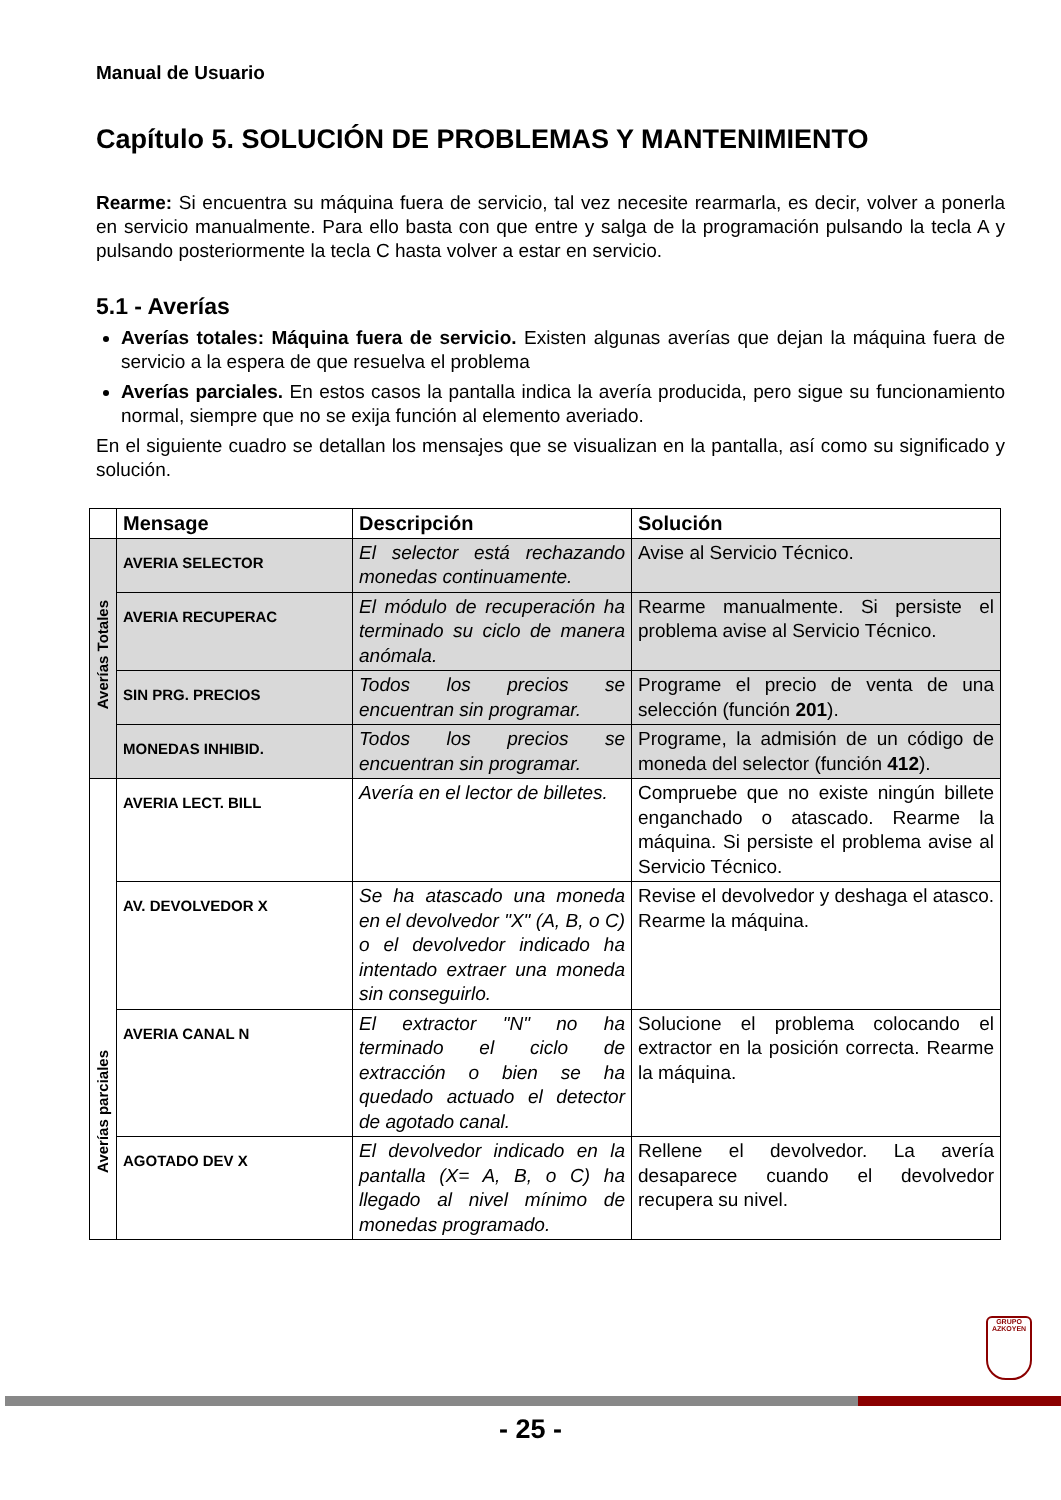Manual de Usuario
Capítulo 5. SOLUCIÓN DE PROBLEMAS Y MANTENIMIENTO
Rearme: Si encuentra su máquina fuera de servicio, tal vez necesite rearmarla, es decir, volver a ponerla en servicio manualmente. Para ello basta con que entre y salga de la programación pulsando la tecla A y pulsando posteriormente la tecla C hasta volver a estar en servicio.
5.1 - Averías
Averías totales: Máquina fuera de servicio. Existen algunas averías que dejan la máquina fuera de servicio a la espera de que resuelva el problema
Averías parciales. En estos casos la pantalla indica la avería producida, pero sigue su funcionamiento normal, siempre que no se exija función al elemento averiado.
En el siguiente cuadro se detallan los mensajes que se visualizan en la pantalla, así como su significado y solución.
| | Mensage | Descripción | Solución |
| --- | --- | --- | --- |
| Averías Totales | AVERIA SELECTOR | El selector está rechazando monedas continuamente. | Avise al Servicio Técnico. |
| | AVERIA RECUPERAC | El módulo de recuperación ha terminado su ciclo de manera anómala. | Rearme manualmente. Si persiste el problema avise al Servicio Técnico. |
| | SIN PRG. PRECIOS | Todos los precios se encuentran sin programar. | Programe el precio de venta de una selección (función 201 ). |
| | MONEDAS INHIBID. | Todos los precios se encuentran sin programar. | Programe, la admisión de un código de moneda del selector (función 412 ). |
| Averías parciales | AVERIA LECT. BILL | Avería en el lector de billetes. | Compruebe que no existe ningún billete enganchado o atascado. Rearme la máquina. Si persiste el problema avise al Servicio Técnico. |
| | AV. DEVOLVEDOR X | Se ha atascado una moneda en el devolvedor "X" (A, B, o C) o el devolvedor indicado ha intentado extraer una moneda sin conseguirlo. | Revise el devolvedor y deshaga el atasco. Rearme la máquina. |
| | AVERIA CANAL N | El extractor "N" no ha terminado el ciclo de extracción o bien se ha quedado actuado el detector de agotado canal. | Solucione el problema colocando el extractor en la posición correcta. Rearme la máquina. |
| | AGOTADO DEV X | El devolvedor indicado en la pantalla (X= A, B, o C) ha llegado al nivel mínimo de monedas programado. | Rellene el devolvedor. La avería desaparece cuando el devolvedor recupera su nivel. |
GRUPO
AZKOYEN
- 25 -